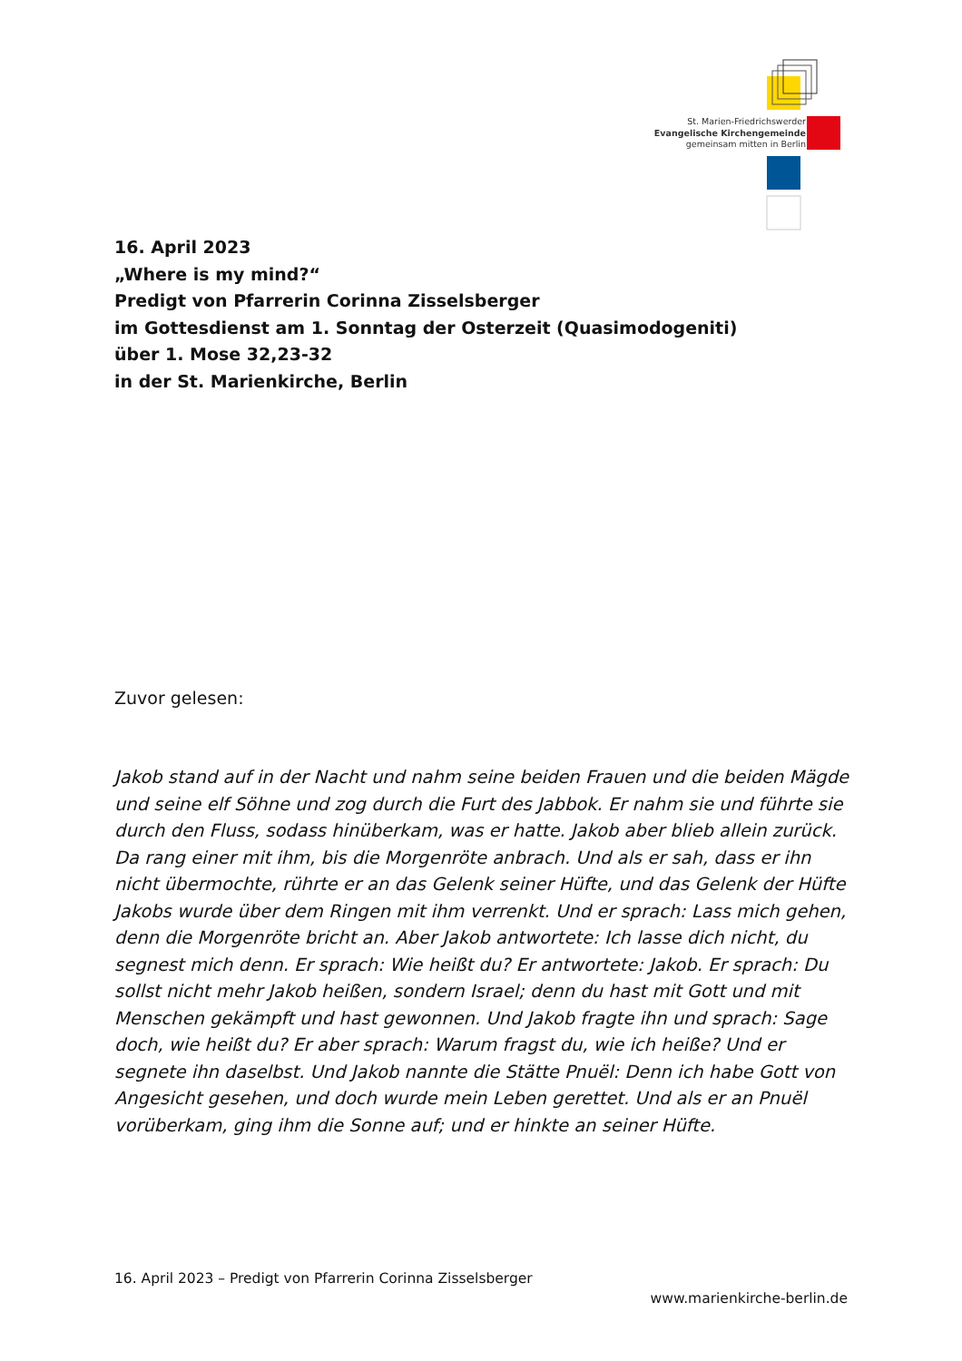St. Marien-Friedrichswerder
Evangelische Kirchengemeinde
gemeinsam mitten in Berlin
16. April 2023
„Where is my mind?“
Predigt von Pfarrerin Corinna Zisselsberger
im Gottesdienst am 1. Sonntag der Osterzeit (Quasimodogeniti)
über 1. Mose 32,23-32
in der St. Marienkirche, Berlin
Zuvor gelesen:
Jakob stand auf in der Nacht und nahm seine beiden Frauen und die beiden Mägde und seine elf Söhne und zog durch die Furt des Jabbok. Er nahm sie und führte sie durch den Fluss, sodass hinüberkam, was er hatte. Jakob aber blieb allein zurück. Da rang einer mit ihm, bis die Morgenröte anbrach. Und als er sah, dass er ihn nicht übermochte, rührte er an das Gelenk seiner Hüfte, und das Gelenk der Hüfte Jakobs wurde über dem Ringen mit ihm verrenkt. Und er sprach: Lass mich gehen, denn die Morgenröte bricht an. Aber Jakob antwortete: Ich lasse dich nicht, du segnest mich denn. Er sprach: Wie heißt du? Er antwortete: Jakob. Er sprach: Du sollst nicht mehr Jakob heißen, sondern Israel; denn du hast mit Gott und mit Menschen gekämpft und hast gewonnen. Und Jakob fragte ihn und sprach: Sage doch, wie heißt du? Er aber sprach: Warum fragst du, wie ich heiße? Und er segnete ihn daselbst. Und Jakob nannte die Stätte Pnuël: Denn ich habe Gott von Angesicht gesehen, und doch wurde mein Leben gerettet. Und als er an Pnuël vorüberkam, ging ihm die Sonne auf; und er hinkte an seiner Hüfte.
16. April 2023 – Predigt von Pfarrerin Corinna Zisselsberger
www.marienkirche-berlin.de